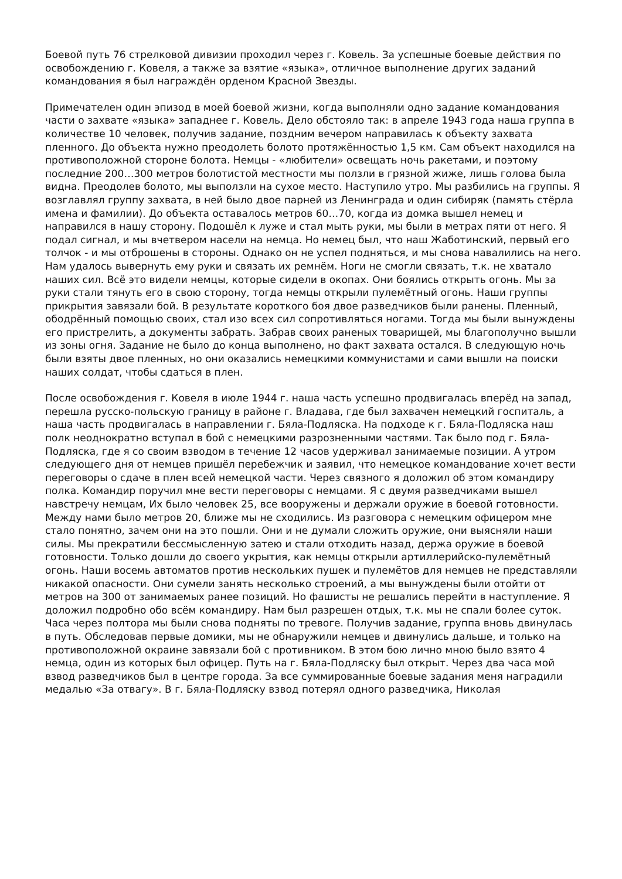Боевой путь 76 стрелковой дивизии проходил через г. Ковель. За успешные боевые действия по освобождению г. Ковеля, а также за взятие «языка», отличное выполнение других заданий командования я был награждён орденом Красной Звезды.
Примечателен один эпизод в моей боевой жизни, когда выполняли одно задание командования части о захвате «языка» западнее г. Ковель. Дело обстояло так: в апреле 1943 года наша группа в количестве 10 человек, получив задание, поздним вечером направилась к объекту захвата пленного. До объекта нужно преодолеть болото протяжённостью 1,5 км. Сам объект находился на противоположной стороне болота. Немцы - «любители» освещать ночь ракетами, и поэтому последние 200…300 метров болотистой местности мы ползли в грязной жиже, лишь голова была видна. Преодолев болото, мы выползли на сухое место. Наступило утро. Мы разбились на группы. Я возглавлял группу захвата, в ней было двое парней из Ленинграда и один сибиряк (память стёрла имена и фамилии). До объекта оставалось метров 60…70, когда из домка вышел немец и направился в нашу сторону. Подошёл к луже и стал мыть руки, мы были в метрах пяти от него. Я подал сигнал, и мы вчетвером насели на немца. Но немец был, что наш Жаботинский, первый его толчок - и мы отброшены в стороны. Однако он не успел подняться, и мы снова навалились на него. Нам удалось вывернуть ему руки и связать их ремнём. Ноги не смогли связать, т.к. не хватало наших сил. Всё это видели немцы, которые сидели в окопах. Они боялись открыть огонь. Мы за руки стали тянуть его в свою сторону, тогда немцы открыли пулемётный огонь. Наши группы прикрытия завязали бой. В результате короткого боя двое разведчиков были ранены. Пленный, ободрённый помощью своих, стал изо всех сил сопротивляться ногами. Тогда мы были вынуждены его пристрелить, а документы забрать. Забрав своих раненых товарищей, мы благополучно вышли из зоны огня. Задание не было до конца выполнено, но факт захвата остался. В следующую ночь были взяты двое пленных, но они оказались немецкими коммунистами и сами вышли на поиски наших солдат, чтобы сдаться в плен.
После освобождения г. Ковеля в июле 1944 г. наша часть успешно продвигалась вперёд на запад, перешла русско-польскую границу в районе г. Владава, где был захвачен немецкий госпиталь, а наша часть продвигалась в направлении г. Бяла-Подляска. На подходе к г. Бяла-Подляска наш полк неоднократно вступал в бой с немецкими разрозненными частями. Так было под г. Бяла-Подляска, где я со своим взводом в течение 12 часов удерживал занимаемые позиции. А утром следующего дня от немцев пришёл перебежчик и заявил, что немецкое командование хочет вести переговоры о сдаче в плен всей немецкой части. Через связного я доложил об этом командиру полка. Командир поручил мне вести переговоры с немцами. Я с двумя разведчиками вышел навстречу немцам, Их было человек 25, все вооружены и держали оружие в боевой готовности. Между нами было метров 20, ближе мы не сходились. Из разговора с немецким офицером мне стало понятно, зачем они на это пошли. Они и не думали сложить оружие, они выясняли наши силы. Мы прекратили бессмысленную затею и стали отходить назад, держа оружие в боевой готовности. Только дошли до своего укрытия, как немцы открыли артиллерийско-пулемётный огонь. Наши восемь автоматов против нескольких пушек и пулемётов для немцев не представляли никакой опасности. Они сумели занять несколько строений, а мы вынуждены были отойти от метров на 300 от занимаемых ранее позиций. Но фашисты не решались перейти в наступление. Я доложил подробно обо всём командиру. Нам был разрешен отдых, т.к. мы не спали более суток. Часа через полтора мы были снова подняты по тревоге. Получив задание, группа вновь двинулась в путь. Обследовав первые домики, мы не обнаружили немцев и двинулись дальше, и только на противоположной окраине завязали бой с противником. В этом бою лично мною было взято 4 немца, один из которых был офицер. Путь на г. Бяла-Подляску был открыт. Через два часа мой взвод разведчиков был в центре города. За все суммированные боевые задания меня наградили медалью «За отвагу». В г. Бяла-Подляску взвод потерял одного разведчика, Николая